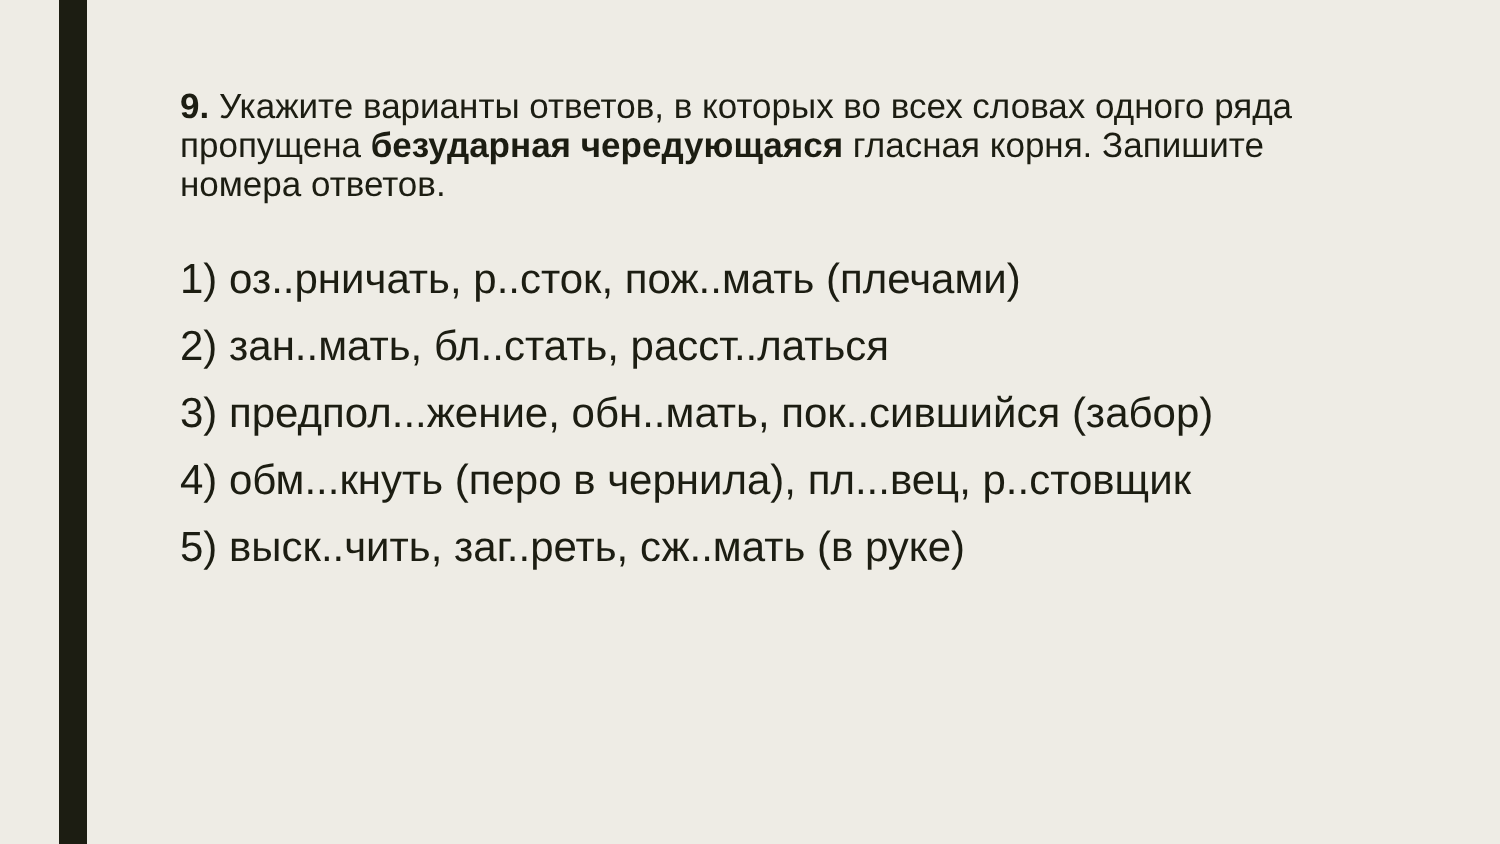9. Укажите варианты ответов, в которых во всех словах одного ряда пропущена безударная чередующаяся гласная корня. Запишите номера ответов.
1) оз..рничать, р..сток, пож..мать (плечами)
2) зан..мать, бл..стать, расст..латься
3) предпол...жение, обн..мать, пок..сившийся (забор)
4) обм...кнуть (перо в чернила), пл...вец, р..стовщик
5) выск..чить, заг..реть, сж..мать (в руке)